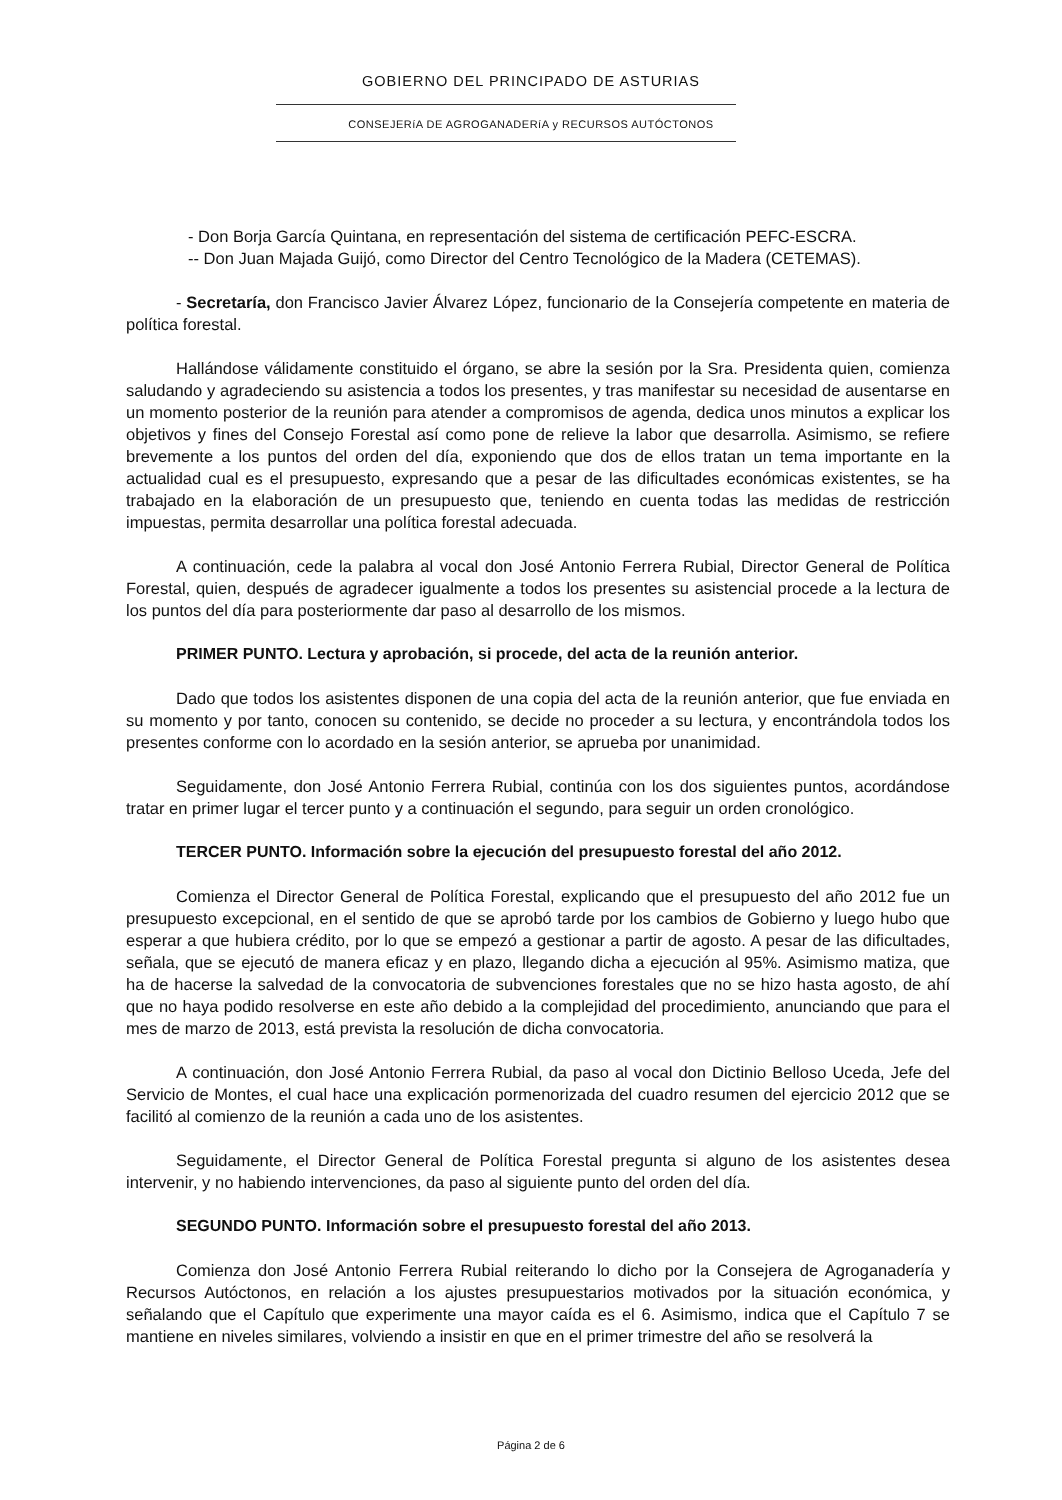GOBIERNO DEL PRINCIPADO DE ASTURIAS
CONSEJERíA DE AGROGANADERíA y RECURSOS AUTÓCTONOS
- Don Borja García Quintana, en representación del sistema de certificación PEFC-ESCRA.
-- Don Juan Majada Guijó, como Director del Centro Tecnológico de la Madera (CETEMAS).
- Secretaría, don Francisco Javier Álvarez López, funcionario de la Consejería competente en materia de política forestal.
Hallándose válidamente constituido el órgano, se abre la sesión por la Sra. Presidenta quien, comienza saludando y agradeciendo su asistencia a todos los presentes, y tras manifestar su necesidad de ausentarse en un momento posterior de la reunión para atender a compromisos de agenda, dedica unos minutos a explicar los objetivos y fines del Consejo Forestal así como pone de relieve la labor que desarrolla. Asimismo, se refiere brevemente a los puntos del orden del día, exponiendo que dos de ellos tratan un tema importante en la actualidad cual es el presupuesto, expresando que a pesar de las dificultades económicas existentes, se ha trabajado en la elaboración de un presupuesto que, teniendo en cuenta todas las medidas de restricción impuestas, permita desarrollar una política forestal adecuada.
A continuación, cede la palabra al vocal don José Antonio Ferrera Rubial, Director General de Política Forestal, quien, después de agradecer igualmente a todos los presentes su asistencial procede a la lectura de los puntos del día para posteriormente dar paso al desarrollo de los mismos.
PRIMER PUNTO. Lectura y aprobación, si procede, del acta de la reunión anterior.
Dado que todos los asistentes disponen de una copia del acta de la reunión anterior, que fue enviada en su momento y por tanto, conocen su contenido, se decide no proceder a su lectura, y encontrándola todos los presentes conforme con lo acordado en la sesión anterior, se aprueba por unanimidad.
Seguidamente, don José Antonio Ferrera Rubial, continúa con los dos siguientes puntos, acordándose tratar en primer lugar el tercer punto y a continuación el segundo, para seguir un orden cronológico.
TERCER PUNTO. Información sobre la ejecución del presupuesto forestal del año 2012.
Comienza el Director General de Política Forestal, explicando que el presupuesto del año 2012 fue un presupuesto excepcional, en el sentido de que se aprobó tarde por los cambios de Gobierno y luego hubo que esperar a que hubiera crédito, por lo que se empezó a gestionar a partir de agosto. A pesar de las dificultades, señala, que se ejecutó de manera eficaz y en plazo, llegando dicha a ejecución al 95%. Asimismo matiza, que ha de hacerse la salvedad de la convocatoria de subvenciones forestales que no se hizo hasta agosto, de ahí que no haya podido resolverse en este año debido a la complejidad del procedimiento, anunciando que para el mes de marzo de 2013, está prevista la resolución de dicha convocatoria.
A continuación, don José Antonio Ferrera Rubial, da paso al vocal don Dictinio Belloso Uceda, Jefe del Servicio de Montes, el cual hace una explicación pormenorizada del cuadro resumen del ejercicio 2012 que se facilitó al comienzo de la reunión a cada uno de los asistentes.
Seguidamente, el Director General de Política Forestal pregunta si alguno de los asistentes desea intervenir, y no habiendo intervenciones, da paso al siguiente punto del orden del día.
SEGUNDO PUNTO. Información sobre el presupuesto forestal del año 2013.
Comienza don José Antonio Ferrera Rubial reiterando lo dicho por la Consejera de Agroganadería y Recursos Autóctonos, en relación a los ajustes presupuestarios motivados por la situación económica, y señalando que el Capítulo que experimente una mayor caída es el 6. Asimismo, indica que el Capítulo 7 se mantiene en niveles similares, volviendo a insistir en que en el primer trimestre del año se resolverá la
Página 2 de 6